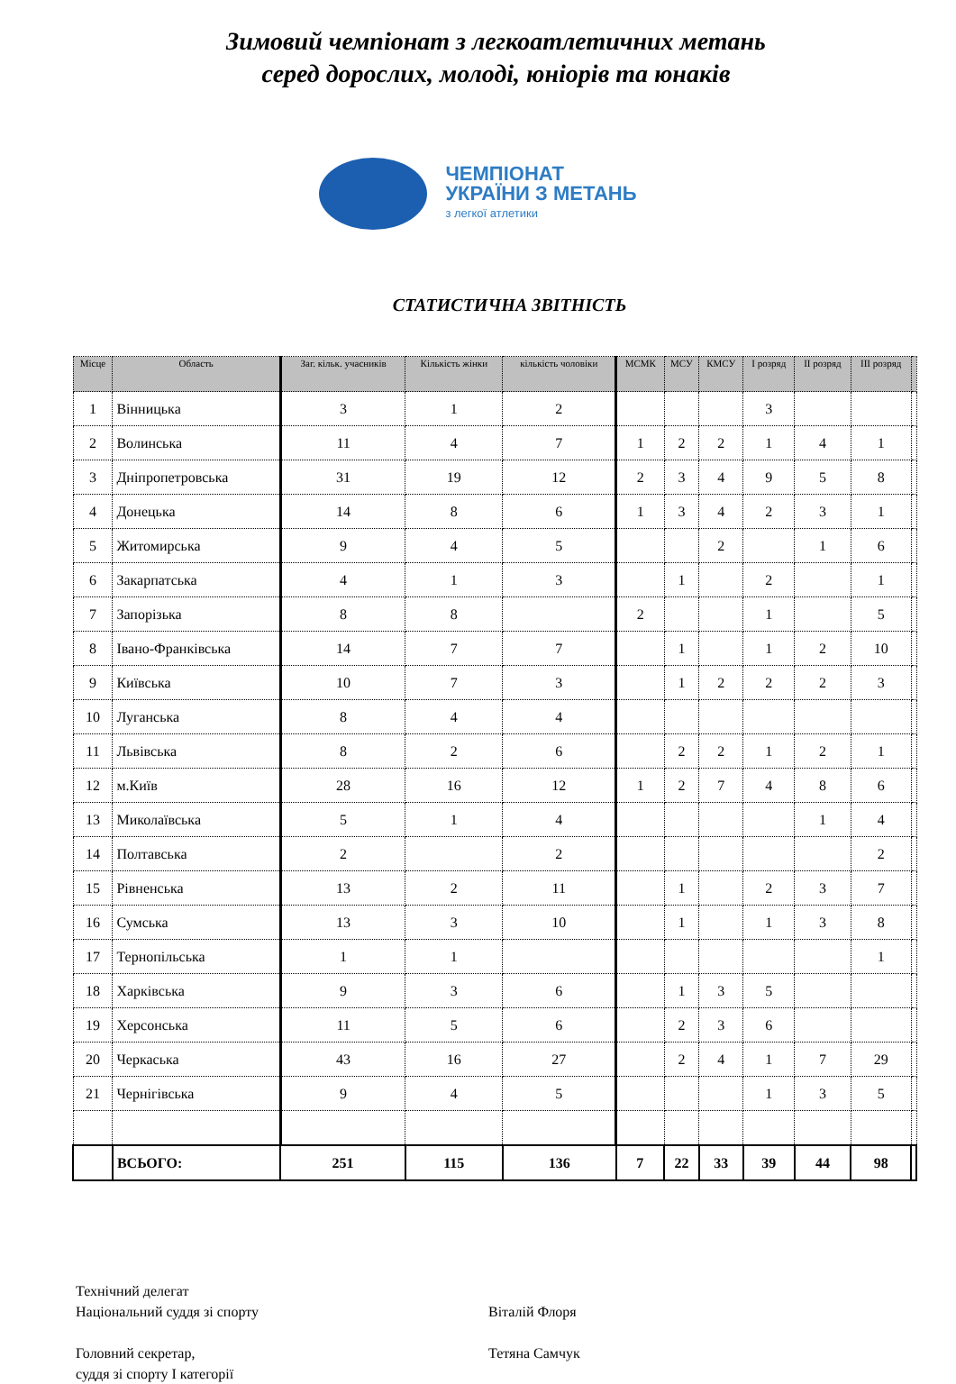Зимовий чемпіонат з легкоатлетичних метань
серед дорослих, молоді, юніорів та юнаків
ЧЕМПІОНАТ
УКРАЇНИ З МЕТАНЬ
з легкої атлетики
СТАТИСТИЧНА ЗВІТНІСТЬ
| Місце | Область | Заг. кільк. учасників | Кількість жінки | кількість чоловіки | МСМК | МСУ | КМСУ | I розряд | II розряд | III розряд | |
| --- | --- | --- | --- | --- | --- | --- | --- | --- | --- | --- | --- |
| 1 | Вінницька | 3 | 1 | 2 | | | | 3 | | | |
| 2 | Волинська | 11 | 4 | 7 | 1 | 2 | 2 | 1 | 4 | 1 | |
| 3 | Дніпропетровська | 31 | 19 | 12 | 2 | 3 | 4 | 9 | 5 | 8 | |
| 4 | Донецька | 14 | 8 | 6 | 1 | 3 | 4 | 2 | 3 | 1 | |
| 5 | Житомирська | 9 | 4 | 5 | | | 2 | | 1 | 6 | |
| 6 | Закарпатська | 4 | 1 | 3 | | 1 | | 2 | | 1 | |
| 7 | Запорізька | 8 | 8 | | 2 | | | 1 | | 5 | |
| 8 | Івано-Франківська | 14 | 7 | 7 | | 1 | | 1 | 2 | 10 | |
| 9 | Київська | 10 | 7 | 3 | | 1 | 2 | 2 | 2 | 3 | |
| 10 | Луганська | 8 | 4 | 4 | | | | | | | |
| 11 | Львівська | 8 | 2 | 6 | | 2 | 2 | 1 | 2 | 1 | |
| 12 | м.Київ | 28 | 16 | 12 | 1 | 2 | 7 | 4 | 8 | 6 | |
| 13 | Миколаївська | 5 | 1 | 4 | | | | | 1 | 4 | |
| 14 | Полтавська | 2 | | 2 | | | | | | 2 | |
| 15 | Рівненська | 13 | 2 | 11 | | 1 | | 2 | 3 | 7 | |
| 16 | Сумська | 13 | 3 | 10 | | 1 | | 1 | 3 | 8 | |
| 17 | Тернопільська | 1 | 1 | | | | | | | 1 | |
| 18 | Харківська | 9 | 3 | 6 | | 1 | 3 | 5 | | | |
| 19 | Херсонська | 11 | 5 | 6 | | 2 | 3 | 6 | | | |
| 20 | Черкаська | 43 | 16 | 27 | | 2 | 4 | 1 | 7 | 29 | |
| 21 | Чернігівська | 9 | 4 | 5 | | | | 1 | 3 | 5 | |
| | ВСЬОГО: | 251 | 115 | 136 | 7 | 22 | 33 | 39 | 44 | 98 | |
Технічний делегат
Національний суддя зі спорту Віталій Флоря
Головний секретар, Тетяна Самчук
суддя зі спорту І категорії